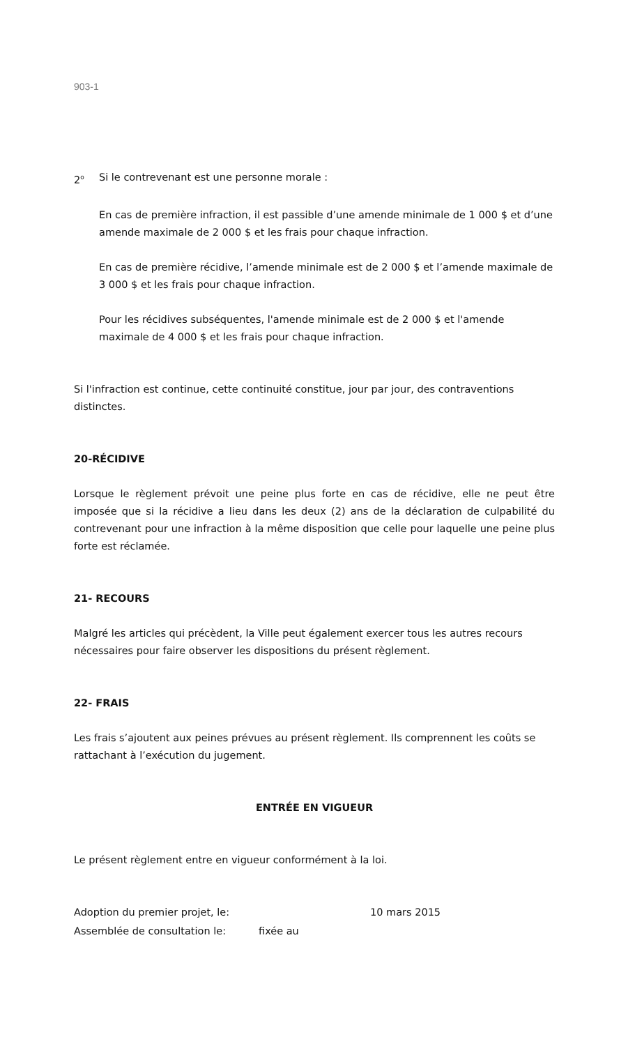903-1
2<sup>o</sup> Si le contrevenant est une personne morale :
En cas de première infraction, il est passible d’une amende minimale de 1 000 $ et d’une amende maximale de 2 000 $ et les frais pour chaque infraction.
En cas de première récidive, l’amende minimale est de 2 000 $ et l’amende maximale de 3 000 $ et les frais pour chaque infraction.
Pour les récidives subséquentes, l'amende minimale est de 2 000 $ et l'amende maximale de 4 000 $ et les frais pour chaque infraction.
Si l'infraction est continue, cette continuité constitue, jour par jour, des contraventions distinctes.
20-RÉCIDIVE
Lorsque le règlement prévoit une peine plus forte en cas de récidive, elle ne peut être imposée que si la récidive a lieu dans les deux (2) ans de la déclaration de culpabilité du contrevenant pour une infraction à la même disposition que celle pour laquelle une peine plus forte est réclamée.
21- RECOURS
Malgré les articles qui précèdent, la Ville peut également exercer tous les autres recours nécessaires pour faire observer les dispositions du présent règlement.
22- FRAIS
Les frais s’ajoutent aux peines prévues au présent règlement. Ils comprennent les coûts se rattachant à l’exécution du jugement.
ENTRÉE EN VIGUEUR
Le présent règlement entre en vigueur conformément à la loi.
Adoption du premier projet, le: 10 mars 2015
Assemblée de consultation le: fixée au